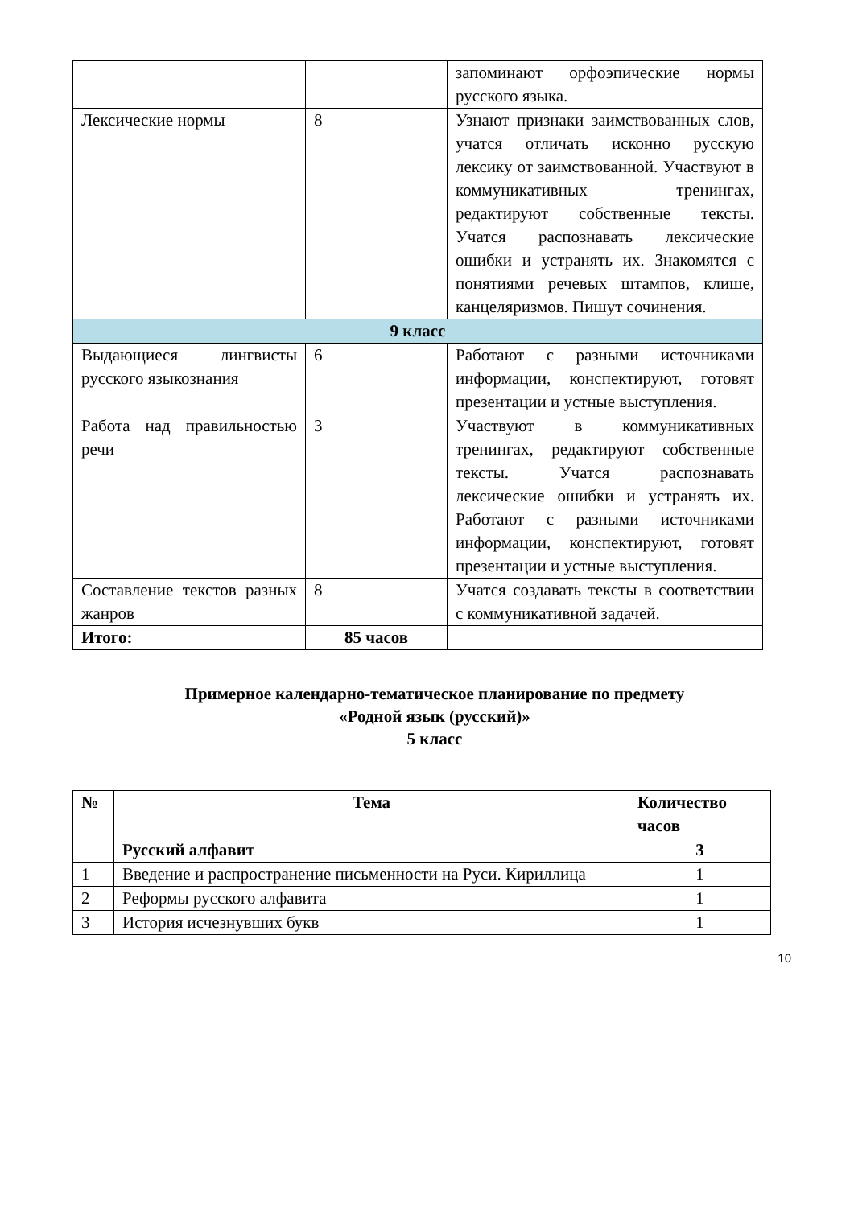| | | запоминают орфоэпические нормы русского языка. | |
| Лексические нормы | 8 | Узнают признаки заимствованных слов, учатся отличать исконно русскую лексику от заимствованной. Участвуют в коммуникативных тренингах, редактируют собственные тексты. Учатся распознавать лексические ошибки и устранять их. Знакомятся с понятиями речевых штампов, клише, канцеляризмов. Пишут сочинения. | |
| 9 класс | | | |
| Выдающиеся лингвисты русского языкознания | 6 | Работают с разными источниками информации, конспектируют, готовят презентации и устные выступления. | |
| Работа над правильностью речи | 3 | Участвуют в коммуникативных тренингах, редактируют собственные тексты. Учатся распознавать лексические ошибки и устранять их. Работают с разными источниками информации, конспектируют, готовят презентации и устные выступления. | |
| Составление текстов разных жанров | 8 | Учатся создавать тексты в соответствии с коммуникативной задачей. | |
| Итого: | 85 часов | | |
Примерное календарно-тематическое планирование по предмету
«Родной язык (русский)»
5 класс
| № | Тема | Количество часов |
| --- | --- | --- |
| | Русский алфавит | 3 |
| 1 | Введение и распространение письменности на Руси. Кириллица | 1 |
| 2 | Реформы русского алфавита | 1 |
| 3 | История исчезнувших букв | 1 |
10